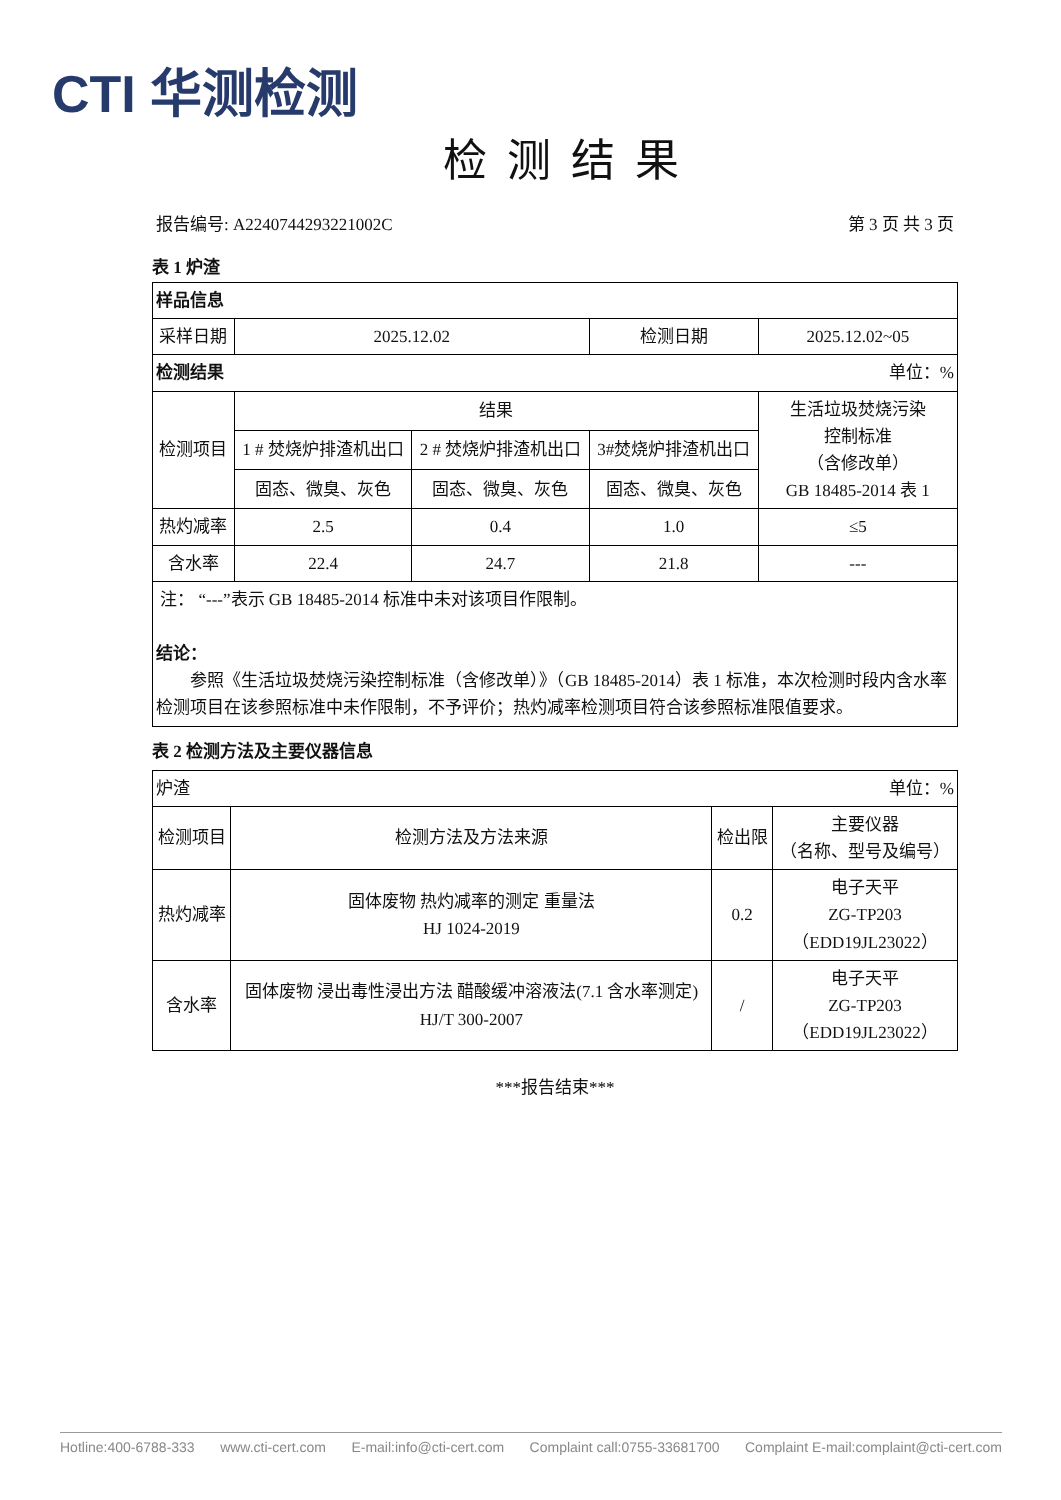CTI 华测检测
检测结果
报告编号: A2240744293221002C 第 3 页 共 3 页
表 1 炉渣
| 样品信息 | | | | |
| 采样日期 | 2025.12.02 | | 检测日期 | 2025.12.02~05 |
| 检测结果 单位：% | | | | |
| 检测项目 | 结果 | | | 生活垃圾焚烧污染 控制标准 （含修改单） GB 18485-2014 表 1 |
| | 1 # 焚烧炉排渣机出口 | 2 # 焚烧炉排渣机出口 | 3#焚烧炉排渣机出口 | |
| | 固态、微臭、灰色 | 固态、微臭、灰色 | 固态、微臭、灰色 | |
| 热灼减率 | 2.5 | 0.4 | 1.0 | ≤5 |
| 含水率 | 22.4 | 24.7 | 21.8 | --- |
| 注： “---”表示 GB 18485-2014 标准中未对该项目作限制。 结论： 参照《生活垃圾焚烧污染控制标准（含修改单）》（GB 18485-2014）表 1 标准，本次检测时段内含水率检测项目在该参照标准中未作限制，不予评价；热灼减率检测项目符合该参照标准限值要求。 | | | | |
表 2 检测方法及主要仪器信息
| 炉渣 单位：% | | | |
| 检测项目 | 检测方法及方法来源 | 检出限 | 主要仪器 （名称、型号及编号） |
| 热灼减率 | 固体废物 热灼减率的测定 重量法 HJ 1024-2019 | 0.2 | 电子天平 ZG-TP203 （EDD19JL23022） |
| 含水率 | 固体废物 浸出毒性浸出方法 醋酸缓冲溶液法(7.1 含水率测定) HJ/T 300-2007 | / | 电子天平 ZG-TP203 （EDD19JL23022） |
***报告结束***
Hotline:400-6788-333 www.cti-cert.com E-mail:info@cti-cert.com Complaint call:0755-33681700 Complaint E-mail:complaint@cti-cert.com